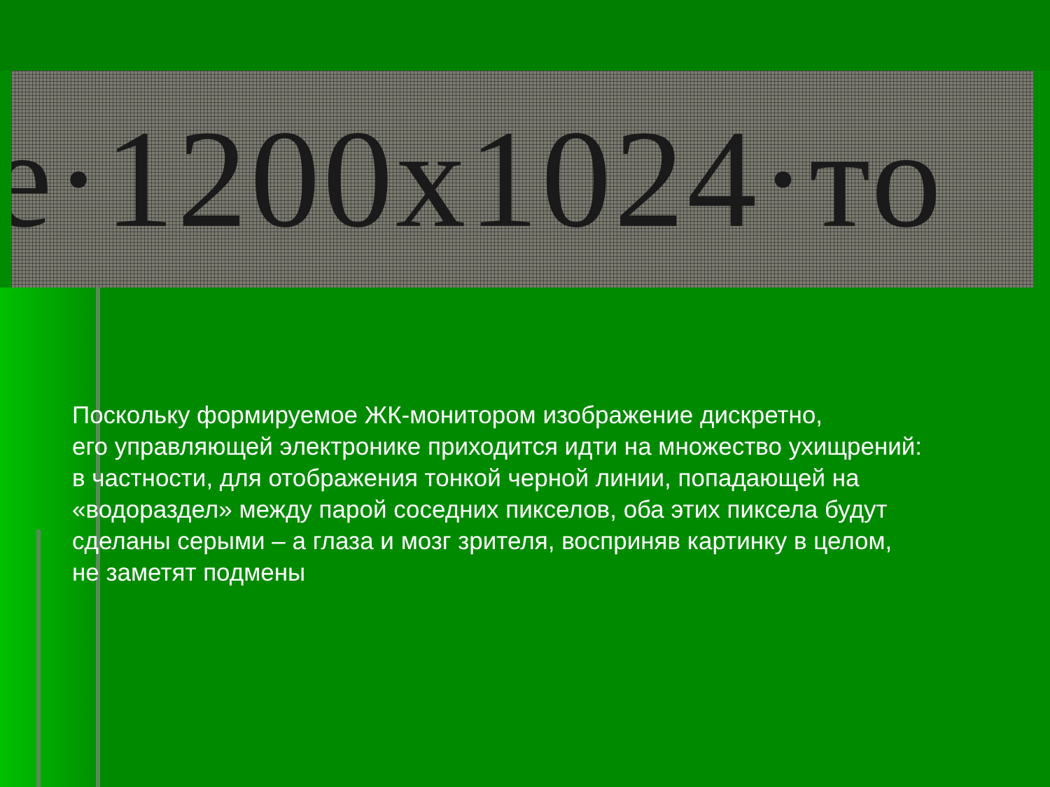e·1200x1024·то
Поскольку формируемое ЖК-монитором изображение дискретно,
его управляющей электронике приходится идти на множество ухищрений:
в частности, для отображения тонкой черной линии, попадающей на
«водораздел» между парой соседних пикселов, оба этих пиксела будут
сделаны серыми – а глаза и мозг зрителя, восприняв картинку в целом,
не заметят подмены